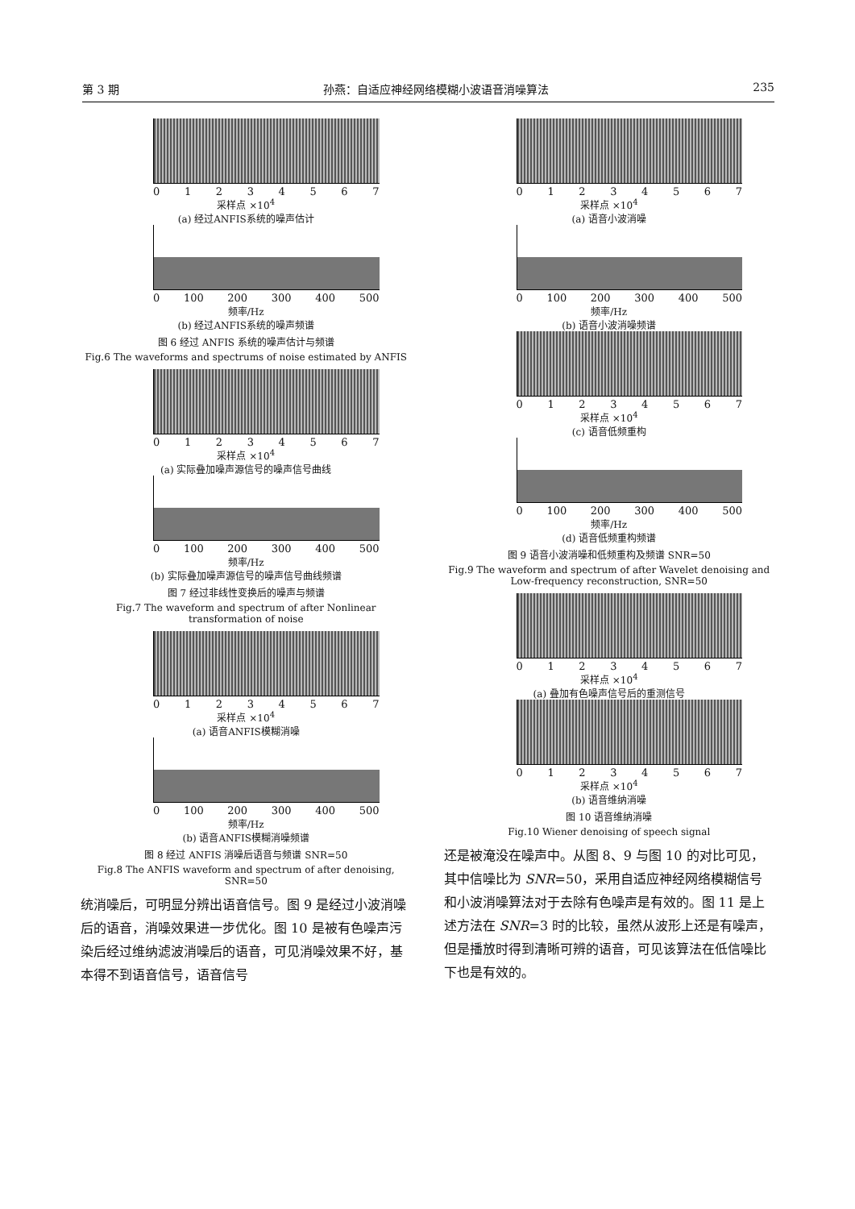第 3 期 孙燕：自适应神经网络模糊小波语音消噪算法 235
01234567
采样点 ×10<sup>4</sup>
(a) 经过ANFIS系统的噪声估计
0 100 200 300 400 500
频率/Hz
(b) 经过ANFIS系统的噪声频谱
图 6 经过 ANFIS 系统的噪声估计与频谱
Fig.6 The waveforms and spectrums of noise estimated by ANFIS
01234567
采样点 ×10<sup>4</sup>
(a) 实际叠加噪声源信号的噪声信号曲线
0 100 200 300 400 500
频率/Hz
(b) 实际叠加噪声源信号的噪声信号曲线频谱
图 7 经过非线性变换后的噪声与频谱
Fig.7 The waveform and spectrum of after Nonlinear transformation of noise
01234567
采样点 ×10<sup>4</sup>
(a) 语音ANFIS模糊消噪
0 100 200 300 400 500
频率/Hz
(b) 语音ANFIS模糊消噪频谱
图 8 经过 ANFIS 消噪后语音与频谱 SNR=50
Fig.8 The ANFIS waveform and spectrum of after denoising, SNR=50
统消噪后，可明显分辨出语音信号。图 9 是经过小波消噪后的语音，消噪效果进一步优化。图 10 是被有色噪声污染后经过维纳滤波消噪后的语音，可见消噪效果不好，基本得不到语音信号，语音信号
01234567
采样点 ×10<sup>4</sup>
(a) 语音小波消噪
0 100 200 300 400 500
频率/Hz
(b) 语音小波消噪频谱
01234567
采样点 ×10<sup>4</sup>
(c) 语音低频重构
0 100 200 300 400 500
频率/Hz
(d) 语音低频重构频谱
图 9 语音小波消噪和低频重构及频谱 SNR=50
Fig.9 The waveform and spectrum of after Wavelet denoising and Low-frequency reconstruction, SNR=50
01234567
采样点 ×10<sup>4</sup>
(a) 叠加有色噪声信号后的重测信号
01234567
采样点 ×10<sup>4</sup>
(b) 语音维纳消噪
图 10 语音维纳消噪
Fig.10 Wiener denoising of speech signal
还是被淹没在噪声中。从图 8、9 与图 10 的对比可见，其中信噪比为 SNR=50，采用自适应神经网络模糊信号和小波消噪算法对于去除有色噪声是有效的。图 11 是上述方法在 SNR=3 时的比较，虽然从波形上还是有噪声，但是播放时得到清晰可辨的语音，可见该算法在低信噪比下也是有效的。